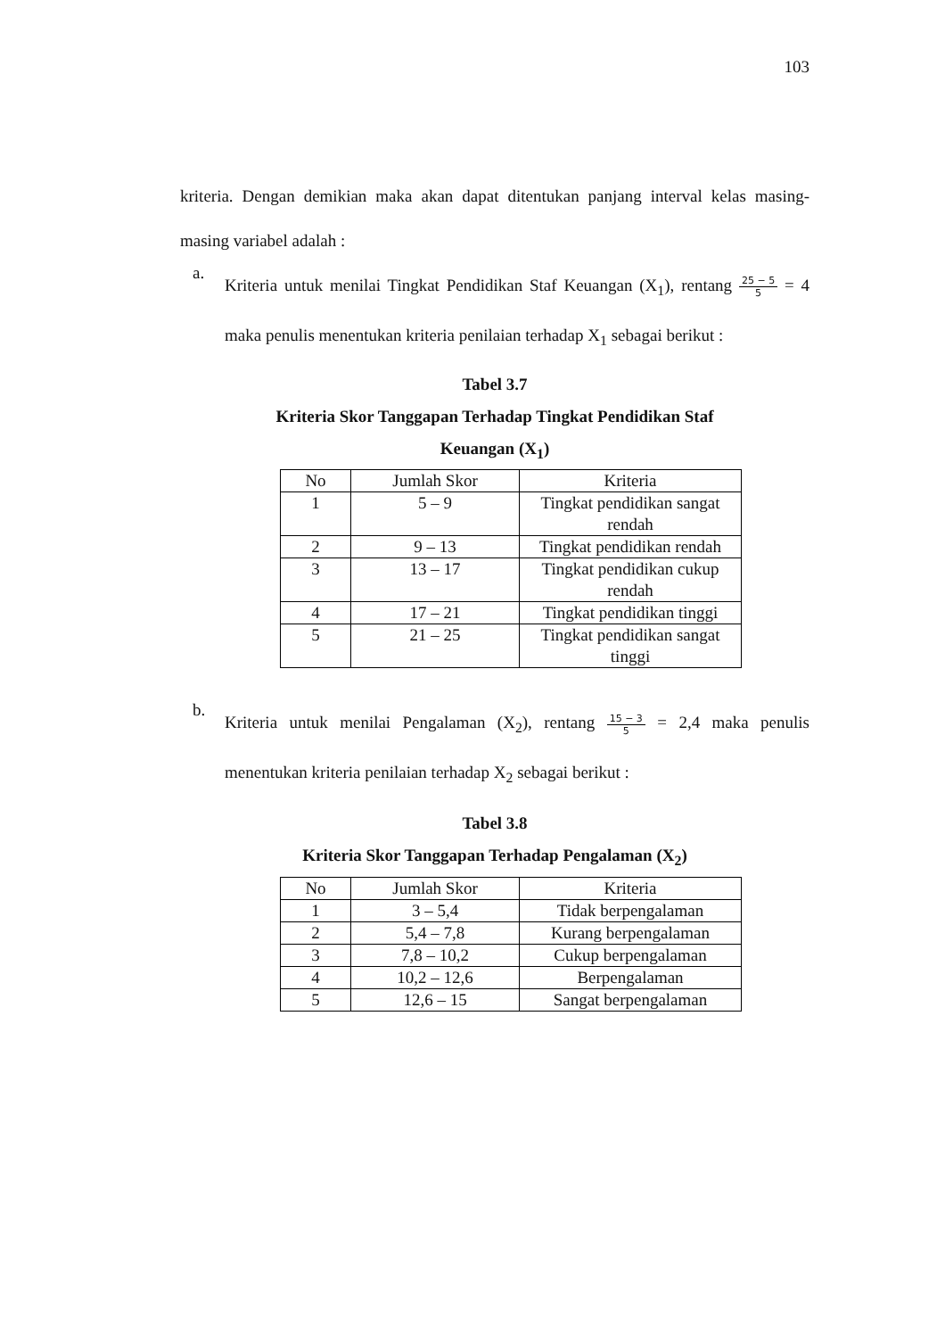103
kriteria. Dengan demikian maka akan dapat ditentukan panjang interval kelas masing-masing variabel adalah :
a.
Kriteria untuk menilai Tingkat Pendidikan Staf Keuangan (X<sub>1</sub>), rentang 25 − 5 5 = 4 maka penulis menentukan kriteria penilaian terhadap X<sub>1</sub> sebagai berikut :
Tabel 3.7
Kriteria Skor Tanggapan Terhadap Tingkat Pendidikan Staf
Keuangan (X<sub>1</sub>)
| No | Jumlah Skor | Kriteria |
| 1 | 5 – 9 | Tingkat pendidikan sangat rendah |
| 2 | 9 – 13 | Tingkat pendidikan rendah |
| 3 | 13 – 17 | Tingkat pendidikan cukup rendah |
| 4 | 17 – 21 | Tingkat pendidikan tinggi |
| 5 | 21 – 25 | Tingkat pendidikan sangat tinggi |
b.
Kriteria untuk menilai Pengalaman (X<sub>2</sub>), rentang 15 − 3 5 = 2,4 maka penulis menentukan kriteria penilaian terhadap X<sub>2</sub> sebagai berikut :
Tabel 3.8
Kriteria Skor Tanggapan Terhadap Pengalaman (X<sub>2</sub>)
| No | Jumlah Skor | Kriteria |
| 1 | 3 – 5,4 | Tidak berpengalaman |
| 2 | 5,4 – 7,8 | Kurang berpengalaman |
| 3 | 7,8 – 10,2 | Cukup berpengalaman |
| 4 | 10,2 – 12,6 | Berpengalaman |
| 5 | 12,6 – 15 | Sangat berpengalaman |